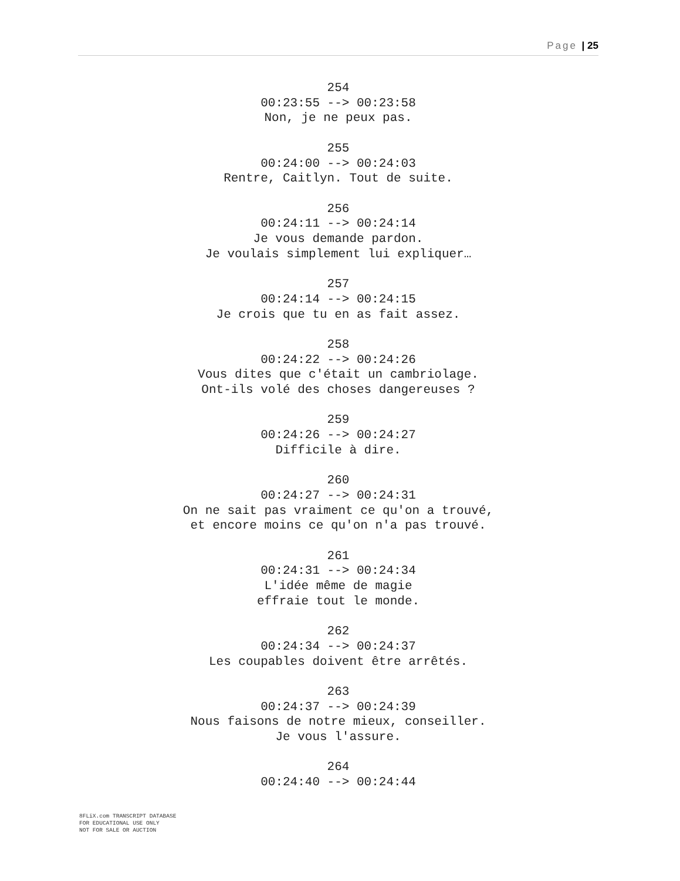Page | 25
254
00:23:55 --> 00:23:58
Non, je ne peux pas.
255
00:24:00 --> 00:24:03
Rentre, Caitlyn. Tout de suite.
256
00:24:11 --> 00:24:14
Je vous demande pardon.
Je voulais simplement lui expliquer…
257
00:24:14 --> 00:24:15
Je crois que tu en as fait assez.
258
00:24:22 --> 00:24:26
Vous dites que c'était un cambriolage.
Ont-ils volé des choses dangereuses ?
259
00:24:26 --> 00:24:27
Difficile à dire.
260
00:24:27 --> 00:24:31
On ne sait pas vraiment ce qu'on a trouvé,
et encore moins ce qu'on n'a pas trouvé.
261
00:24:31 --> 00:24:34
L'idée même de magie
effraie tout le monde.
262
00:24:34 --> 00:24:37
Les coupables doivent être arrêtés.
263
00:24:37 --> 00:24:39
Nous faisons de notre mieux, conseiller.
Je vous l'assure.
264
00:24:40 --> 00:24:44
8FLiX.com TRANSCRIPT DATABASE
FOR EDUCATIONAL USE ONLY
NOT FOR SALE OR AUCTION